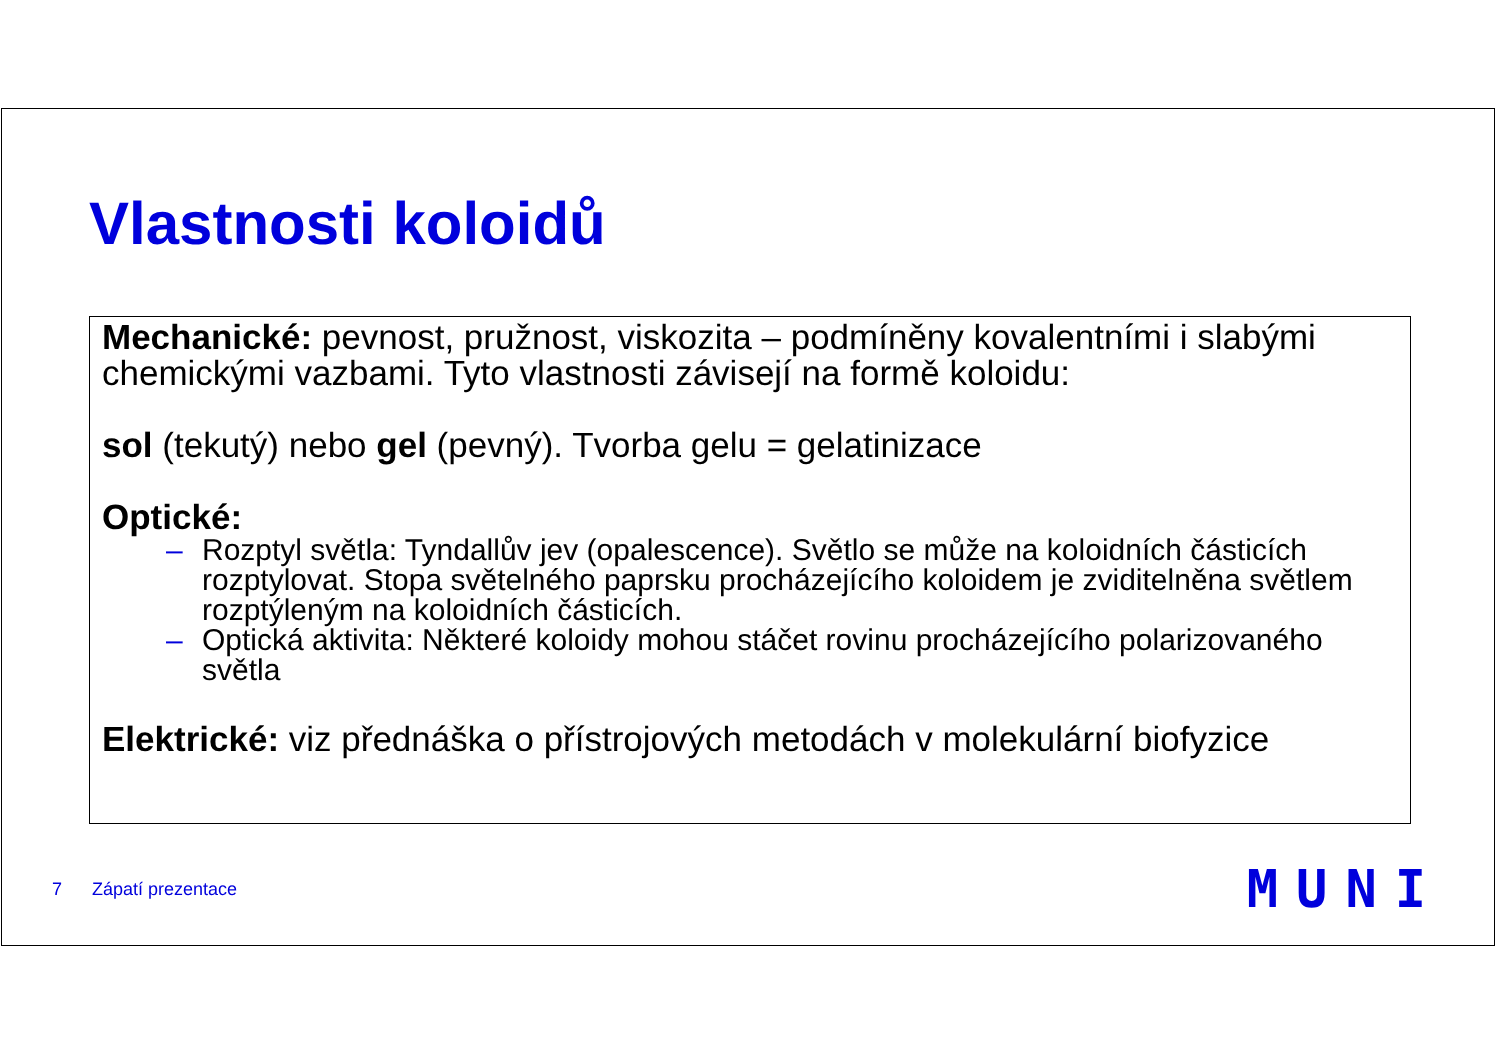Vlastnosti koloidů
Mechanické: pevnost, pružnost, viskozita – podmíněny kovalentními i slabými chemickými vazbami. Tyto vlastnosti závisejí na formě koloidu:
sol (tekutý) nebo gel (pevný). Tvorba gelu = gelatinizace
Optické:
– Rozptyl světla: Tyndallův jev (opalescence). Světlo se může na koloidních částicích rozptylovat. Stopa světelného paprsku procházejícího koloidem je zviditelněna světlem rozptýleným na koloidních částicích.
– Optická aktivita: Některé koloidy mohou stáčet rovinu procházejícího polarizovaného světla
Elektrické: viz přednáška o přístrojových metodách v molekulární biofyzice
7 Zápatí prezentace MUNI